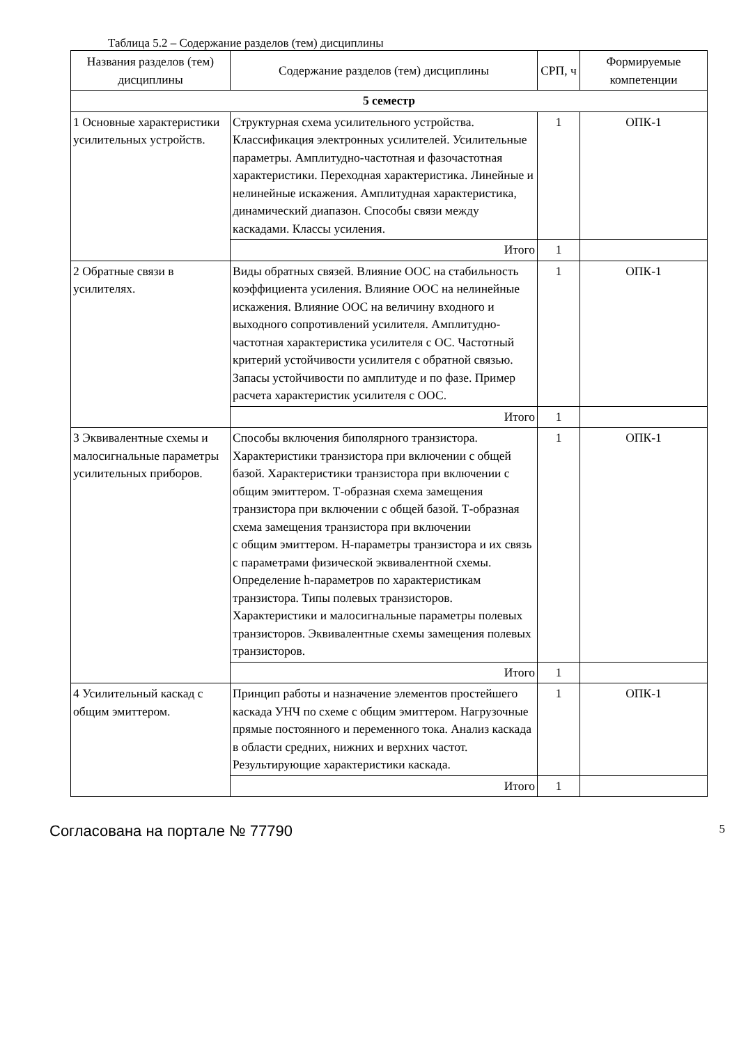Таблица 5.2 – Содержание разделов (тем) дисциплины
| Названия разделов (тем) дисциплины | Содержание разделов (тем) дисциплины | СРП, ч | Формируемые компетенции |
| --- | --- | --- | --- |
| 5 семестр | | | |
| 1 Основные характеристики усилительных устройств. | Структурная схема усилительного устройства. Классификация электронных усилителей. Усилительные параметры. Амплитудно-частотная и фазочастотная характеристики. Переходная характеристика. Линейные и нелинейные искажения. Амплитудная характеристика, динамический диапазон. Способы связи между каскадами. Классы усиления. | 1 | ОПК-1 |
| | Итого | 1 | |
| 2 Обратные связи в усилителях. | Виды обратных связей. Влияние ООС на стабильность коэффициента усиления. Влияние ООС на нелинейные искажения. Влияние ООС на величину входного и выходного сопротивлений усилителя. Амплитудно-частотная характеристика усилителя с ОС. Частотный критерий устойчивости усилителя с обратной связью. Запасы устойчивости по амплитуде и по фазе. Пример расчета характеристик усилителя с ООС. | 1 | ОПК-1 |
| | Итого | 1 | |
| 3 Эквивалентные схемы и малосигнальные параметры усилительных приборов. | Способы включения биполярного транзистора. Характеристики транзистора при включении с общей базой. Характеристики транзистора при включении с общим эмиттером. Т-образная схема замещения транзистора при включении с общей базой. Т-образная схема замещения транзистора при включении с общим эмиттером. Н-параметры транзистора и их связь с параметрами физической эквивалентной схемы. Определение h-параметров по характеристикам транзистора. Типы полевых транзисторов. Характеристики и малосигнальные параметры полевых транзисторов. Эквивалентные схемы замещения полевых транзисторов. | 1 | ОПК-1 |
| | Итого | 1 | |
| 4 Усилительный каскад с общим эмиттером. | Принцип работы и назначение элементов простейшего каскада УНЧ по схеме с общим эмиттером. Нагрузочные прямые постоянного и переменного тока. Анализ каскада в области средних, нижних и верхних частот. Результирующие характеристики каскада. | 1 | ОПК-1 |
| | Итого | 1 | |
Согласована на портале № 77790 5